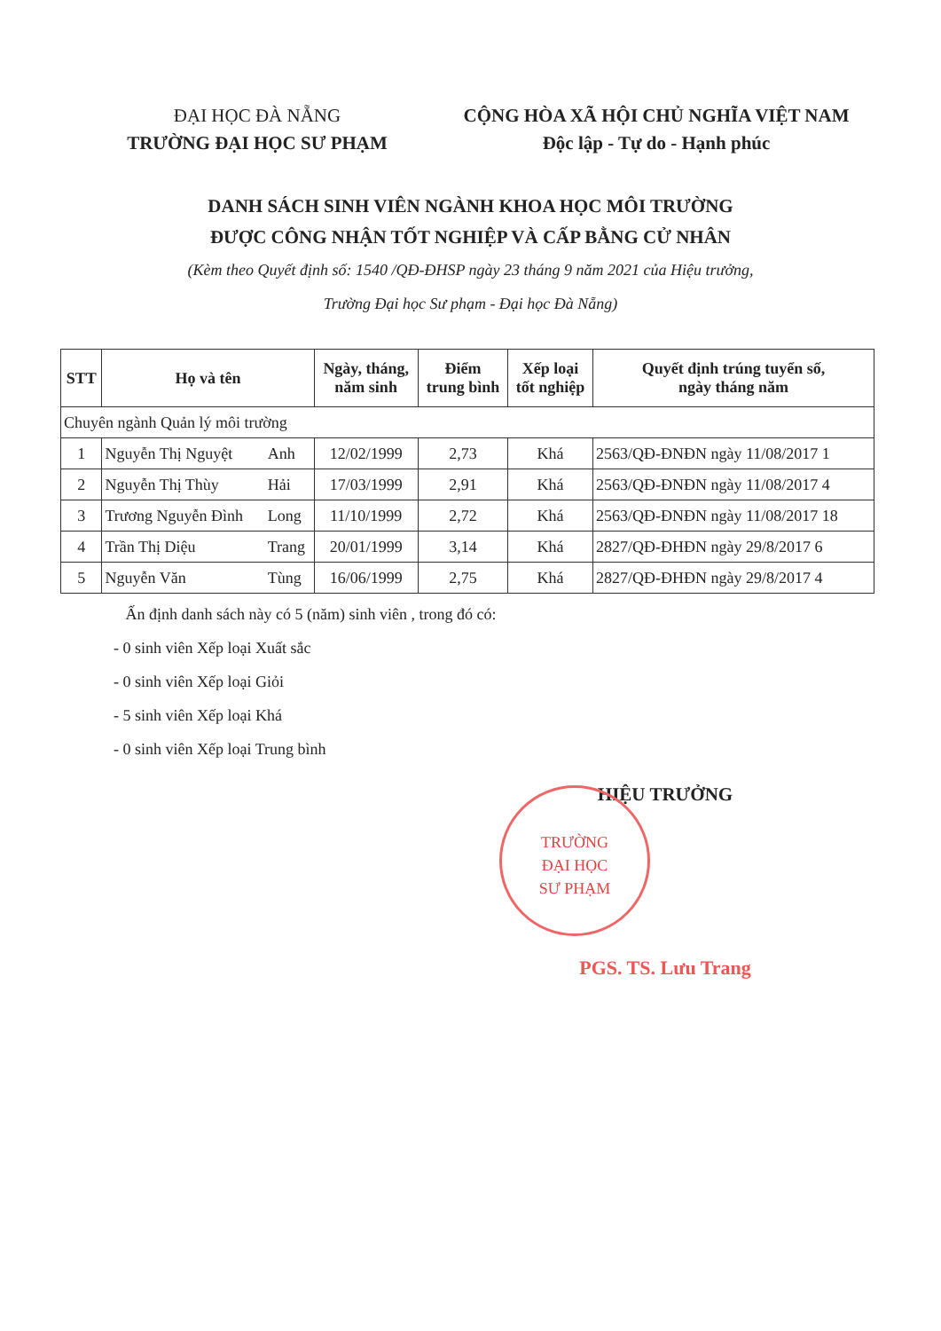ĐẠI HỌC ĐÀ NẴNG
TRƯỜNG ĐẠI HỌC SƯ PHẠM
CỘNG HÒA XÃ HỘI CHỦ NGHĨA VIỆT NAM
Độc lập - Tự do - Hạnh phúc
DANH SÁCH SINH VIÊN NGÀNH KHOA HỌC MÔI TRƯỜNG
ĐƯỢC CÔNG NHẬN TỐT NGHIỆP VÀ CẤP BẰNG CỬ NHÂN
(Kèm theo Quyết định số: 1540 /QĐ-ĐHSP ngày 23 tháng 9 năm 2021 của Hiệu trưởng,
Trường Đại học Sư phạm - Đại học Đà Nẵng)
| STT | Họ và tên | | Ngày, tháng, năm sinh | Điểm trung bình | Xếp loại tốt nghiệp | Quyết định trúng tuyển số, ngày tháng năm |
| --- | --- | --- | --- | --- | --- | --- |
| Chuyên ngành Quản lý môi trường | | | | | | |
| 1 | Nguyễn Thị Nguyệt | Anh | 12/02/1999 | 2,73 | Khá | 2563/QĐ-ĐNĐN ngày 11/08/2017 1 |
| 2 | Nguyễn Thị Thùy | Hải | 17/03/1999 | 2,91 | Khá | 2563/QĐ-ĐNĐN ngày 11/08/2017 4 |
| 3 | Trương Nguyễn Đình | Long | 11/10/1999 | 2,72 | Khá | 2563/QĐ-ĐNĐN ngày 11/08/2017 18 |
| 4 | Trần Thị Diệu | Trang | 20/01/1999 | 3,14 | Khá | 2827/QĐ-ĐHĐN ngày 29/8/2017 6 |
| 5 | Nguyễn Văn | Tùng | 16/06/1999 | 2,75 | Khá | 2827/QĐ-ĐHĐN ngày 29/8/2017 4 |
Ấn định danh sách này có 5 (năm) sinh viên , trong đó có:
- 0 sinh viên Xếp loại Xuất sắc
- 0 sinh viên Xếp loại Giỏi
- 5 sinh viên Xếp loại Khá
- 0 sinh viên Xếp loại Trung bình
HIỆU TRƯỞNG
PGS. TS. Lưu Trang
TRƯỜNG
ĐẠI HỌC
SƯ PHẠM